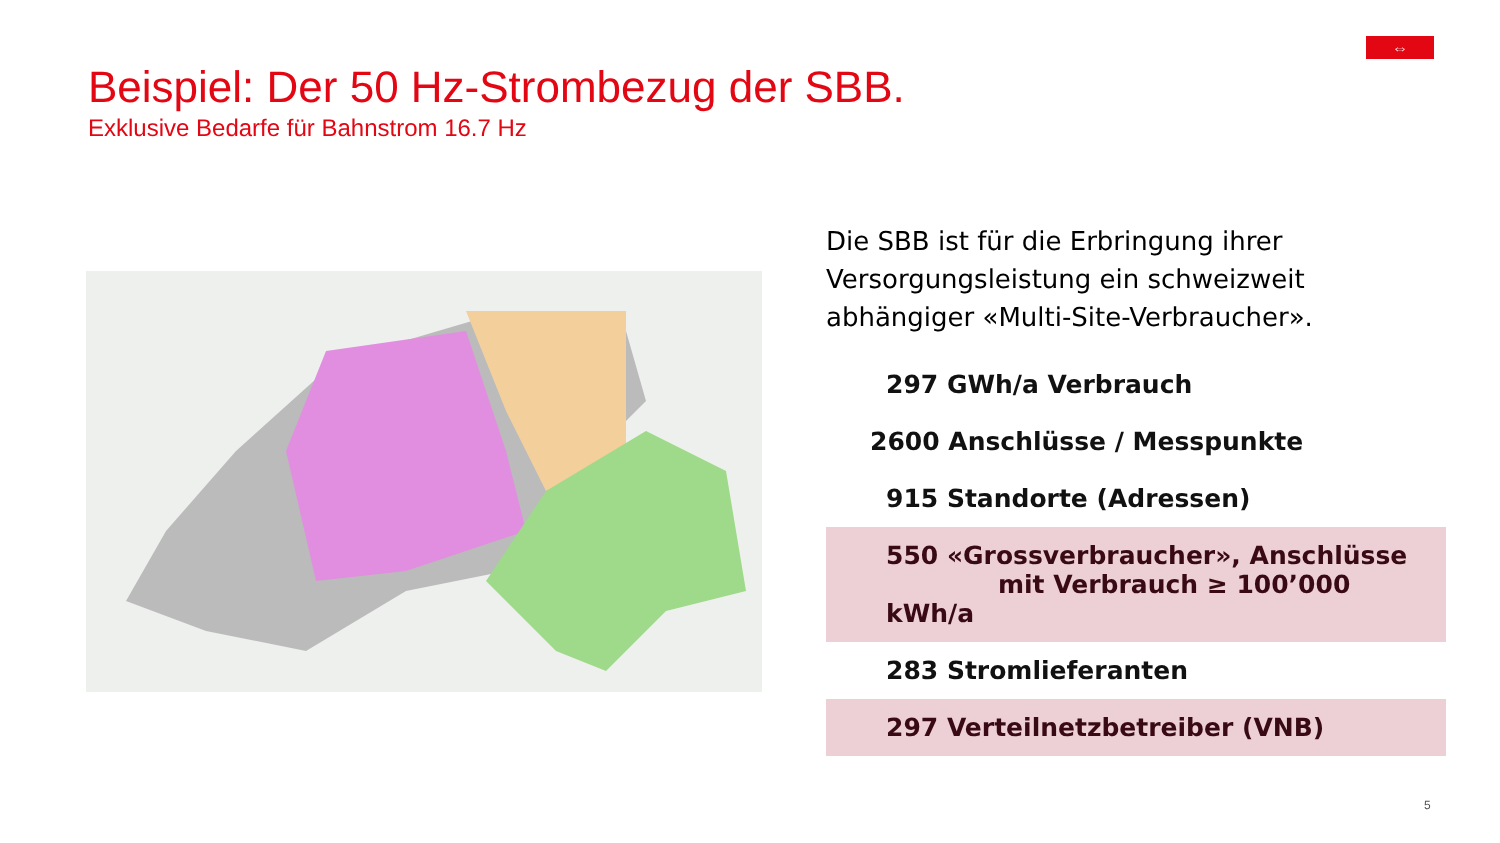⇔
Beispiel: Der 50 Hz-Strombezug der SBB.
Exklusive Bedarfe für Bahnstrom 16.7 Hz
Die SBB ist für die Erbringung ihrer Versorgungsleistung ein schweizweit abhängiger «Multi-Site-Verbraucher».
297 GWh/a Verbrauch
2600 Anschlüsse / Messpunkte
915 Standorte (Adressen)
550 «Grossverbraucher», Anschlüsse
mit Verbrauch ≥ 100’000 kWh/a
283 Stromlieferanten
297 Verteilnetzbetreiber (VNB)
5